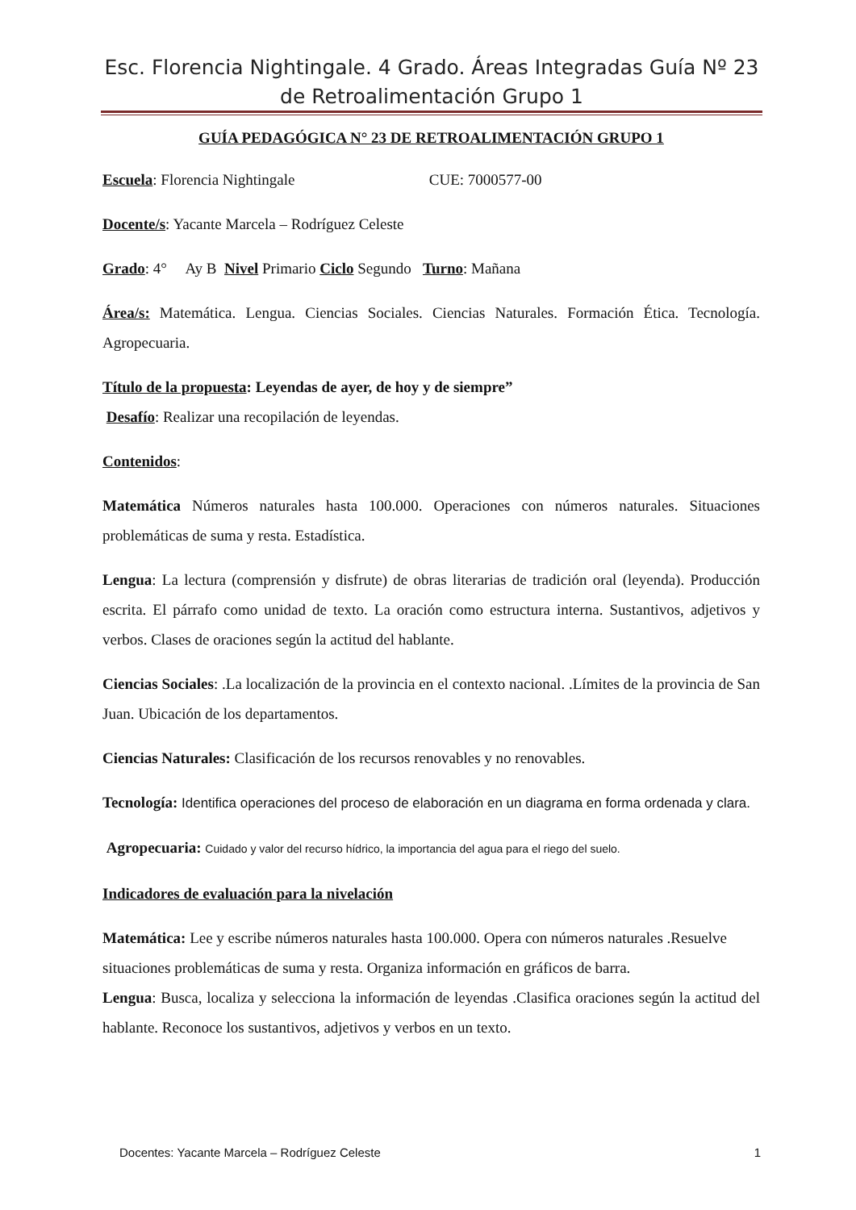Esc. Florencia Nightingale. 4 Grado. Áreas Integradas Guía Nº 23 de Retroalimentación Grupo 1
GUÍA PEDAGÓGICA N° 23 DE RETROALIMENTACIÓN GRUPO 1
Escuela: Florencia Nightingale CUE: 7000577-00
Docente/s: Yacante Marcela – Rodríguez Celeste
Grado: 4° Ay B Nivel Primario Ciclo Segundo Turno: Mañana
Área/s: Matemática. Lengua. Ciencias Sociales. Ciencias Naturales. Formación Ética. Tecnología. Agropecuaria.
Título de la propuesta: Leyendas de ayer, de hoy y de siempre”
Desafío: Realizar una recopilación de leyendas.
Contenidos:
Matemática Números naturales hasta 100.000. Operaciones con números naturales. Situaciones problemáticas de suma y resta. Estadística.
Lengua: La lectura (comprensión y disfrute) de obras literarias de tradición oral (leyenda). Producción escrita. El párrafo como unidad de texto. La oración como estructura interna. Sustantivos, adjetivos y verbos. Clases de oraciones según la actitud del hablante.
Ciencias Sociales: .La localización de la provincia en el contexto nacional. .Límites de la provincia de San Juan. Ubicación de los departamentos.
Ciencias Naturales: Clasificación de los recursos renovables y no renovables.
Tecnología: Identifica operaciones del proceso de elaboración en un diagrama en forma ordenada y clara.
Agropecuaria: Cuidado y valor del recurso hídrico, la importancia del agua para el riego del suelo.
Indicadores de evaluación para la nivelación
Matemática: Lee y escribe números naturales hasta 100.000. Opera con números naturales .Resuelve situaciones problemáticas de suma y resta. Organiza información en gráficos de barra.
Lengua: Busca, localiza y selecciona la información de leyendas .Clasifica oraciones según la actitud del hablante. Reconoce los sustantivos, adjetivos y verbos en un texto.
Docentes: Yacante Marcela – Rodríguez Celeste 1